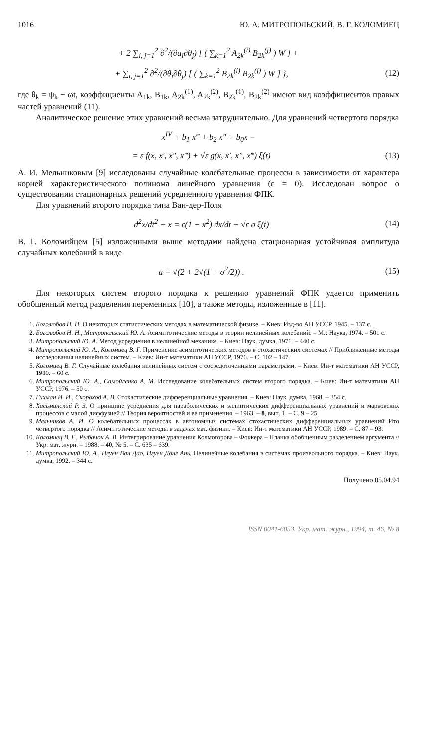1016 Ю. А. МИТРОПОЛЬСКИЙ, В. Г. КОЛОМИЕЦ
+ 2 ∑<sub>i, j=1</sub><sup>2</sup> ∂<sup>2</sup>/(∂a<sub>i</sub>∂θ<sub>j</sub>) [ ( ∑<sub>k=1</sub><sup>2</sup> A<sub>2k</sub><sup>(i)</sup> B<sub>2k</sub><sup>(j)</sup> ) W ] +
+ ∑<sub>i, j=1</sub><sup>2</sup> ∂<sup>2</sup>/(∂θ<sub>i</sub>∂θ<sub>j</sub>) [ ( ∑<sub>k=1</sub><sup>2</sup> B<sub>2k</sub><sup>(i)</sup> B<sub>2k</sub><sup>(j)</sup> ) W ] }, (12)
где θ<sub>k</sub> = ψ<sub>k</sub> − ωt, коэффициенты A<sub>1k</sub>, B<sub>1k</sub>, A<sub>2k</sub><sup>(1)</sup>, A<sub>2k</sub><sup>(2)</sup>, B<sub>2k</sub><sup>(1)</sup>, B<sub>2k</sub><sup>(2)</sup> имеют вид коэффициентов правых частей уравнений (11).
Аналитическое решение этих уравнений весьма затруднительно. Для уравнений четвертого порядка
x<sup>IV</sup> + b<sub>1</sub> x‴ + b<sub>2</sub> x″ + b<sub>0</sub>x =
= ε f(x, x′, x″, x‴) + √ε g(x, x′, x″, x‴) ξ̇(t) (13)
А. И. Мельниковым [9] исследованы случайные колебательные процессы в зависимости от характера корней характеристического полинома линейного уравнения (ε = 0). Исследован вопрос о существовании стационарных решений усредненного уравнения ФПК.
Для уравнений второго порядка типа Ван-дер-Поля
d<sup>2</sup>x/dt<sup>2</sup> + x = ε(1 − x<sup>2</sup>) dx/dt + √ε σ ξ̇(t) (14)
В. Г. Коломийцем [5] изложенными выше методами найдена стационарная устойчивая амплитуда случайных колебаний в виде
a = √(2 + 2√(1 + σ<sup>2</sup>/2)) . (15)
Для некоторых систем второго порядка к решению уравнений ФПК удается применить обобщенный метод разделения переменных [10], а также методы, изложенные в [11].
1. Боголюбов Н. Н. О некоторых статистических методах в математической физике. – Киев: Изд-во АН УССР, 1945. – 137 с.
2. Боголюбов Н. Н., Митропольский Ю. А. Асимптотические методы в теории нелинейных колебаний. – М.: Наука, 1974. – 501 с.
3. Митропольский Ю. А. Метод усреднения в нелинейной механике. – Киев: Наук. думка, 1971. – 440 с.
4. Митропольский Ю. А., Коломиец В. Г. Применение асимптотических методов в стохастических системах // Приближенные методы исследования нелинейных систем. – Киев: Ин-т математики АН УССР, 1976. – С. 102 – 147.
5. Коломиец В. Г. Случайные колебания нелинейных систем с сосредоточенными параметрами. – Киев: Ин-т математики АН УССР, 1980. – 60 с.
6. Митропольский Ю. А., Самойленко А. М. Исследование колебательных систем второго порядка. – Киев: Ин-т математики АН УССР, 1976. – 50 с.
7. Гихман И. И., Скороход А. В. Стохастические дифференциальные уравнения. – Киев: Наук. думка, 1968. – 354 с.
8. Хасьминский Р. З. О принципе усреднения для параболических и эллиптических дифференциальных уравнений и марковских процессов с малой диффузией // Теория вероятностей и ее применения. – 1963. – 8, вып. 1. – С. 9 – 25.
9. Мельников А. И. О колебательных процессах в автономных системах стохастических дифференциальных уравнений Ито четвертого порядка // Асимптотические методы в задачах мат. физики. – Киев: Ин-т математики АН УССР, 1989. – С. 87 – 93.
10. Коломиец В. Г., Рыбачок А. В. Интегрирование уравнения Колмогорова – Фоккера – Планка обобщенным разделением аргумента // Укр. мат. журн. – 1988. – 40, № 5. – С. 635 – 639.
11. Митропольский Ю. А., Нгуен Ван Дао, Нгуен Донг Ань. Нелинейные колебания в системах произвольного порядка. – Киев: Наук. думка, 1992. – 344 с.
Получено 05.04.94
ISSN 0041-6053. Укр. мат. журн., 1994, т. 46, № 8